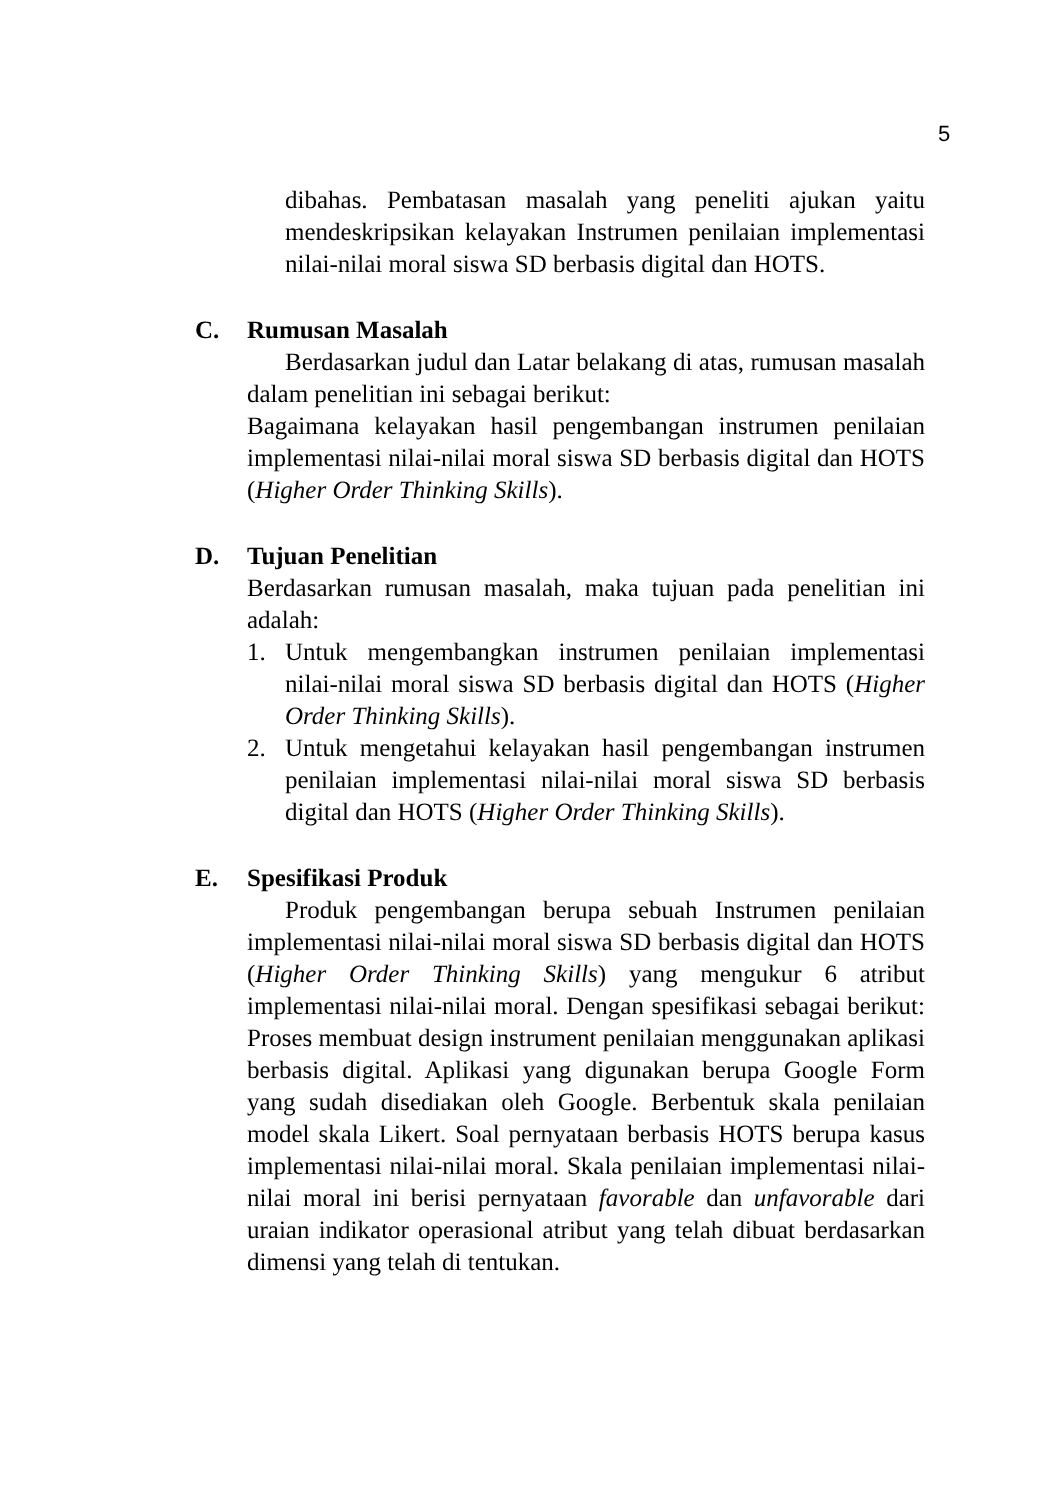5
dibahas. Pembatasan masalah yang peneliti ajukan yaitu mendeskripsikan kelayakan Instrumen penilaian implementasi nilai-nilai moral siswa SD berbasis digital dan HOTS.
C. Rumusan Masalah
Berdasarkan judul dan Latar belakang di atas, rumusan masalah dalam penelitian ini sebagai berikut:
Bagaimana kelayakan hasil pengembangan instrumen penilaian implementasi nilai-nilai moral siswa SD berbasis digital dan HOTS (Higher Order Thinking Skills).
D. Tujuan Penelitian
Berdasarkan rumusan masalah, maka tujuan pada penelitian ini adalah:
1. Untuk mengembangkan instrumen penilaian implementasi nilai-nilai moral siswa SD berbasis digital dan HOTS (Higher Order Thinking Skills).
2. Untuk mengetahui kelayakan hasil pengembangan instrumen penilaian implementasi nilai-nilai moral siswa SD berbasis digital dan HOTS (Higher Order Thinking Skills).
E. Spesifikasi Produk
Produk pengembangan berupa sebuah Instrumen penilaian implementasi nilai-nilai moral siswa SD berbasis digital dan HOTS (Higher Order Thinking Skills) yang mengukur 6 atribut implementasi nilai-nilai moral. Dengan spesifikasi sebagai berikut: Proses membuat design instrument penilaian menggunakan aplikasi berbasis digital. Aplikasi yang digunakan berupa Google Form yang sudah disediakan oleh Google. Berbentuk skala penilaian model skala Likert. Soal pernyataan berbasis HOTS berupa kasus implementasi nilai-nilai moral. Skala penilaian implementasi nilai-nilai moral ini berisi pernyataan favorable dan unfavorable dari uraian indikator operasional atribut yang telah dibuat berdasarkan dimensi yang telah di tentukan.